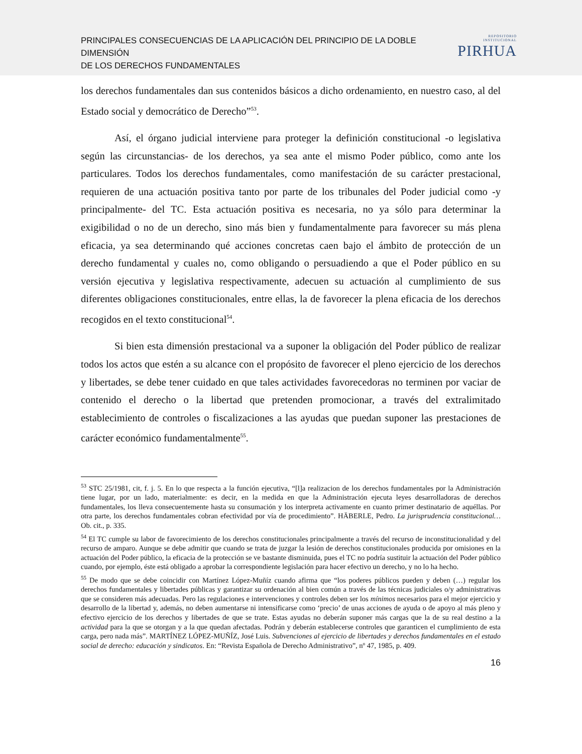PRINCIPALES CONSECUENCIAS DE LA APLICACIÓN DEL PRINCIPIO DE LA DOBLE DIMENSIÓN
DE LOS DERECHOS FUNDAMENTALES
REPOSITORIO INSTITUCIONAL
PIRHUA
los derechos fundamentales dan sus contenidos básicos a dicho ordenamiento, en nuestro caso, al del Estado social y democrático de Derecho”<sup>53</sup>.
Así, el órgano judicial interviene para proteger la definición constitucional -o legislativa según las circunstancias- de los derechos, ya sea ante el mismo Poder público, como ante los particulares. Todos los derechos fundamentales, como manifestación de su carácter prestacional, requieren de una actuación positiva tanto por parte de los tribunales del Poder judicial como -y principalmente- del TC. Esta actuación positiva es necesaria, no ya sólo para determinar la exigibilidad o no de un derecho, sino más bien y fundamentalmente para favorecer su más plena eficacia, ya sea determinando qué acciones concretas caen bajo el ámbito de protección de un derecho fundamental y cuales no, como obligando o persuadiendo a que el Poder público en su versión ejecutiva y legislativa respectivamente, adecuen su actuación al cumplimiento de sus diferentes obligaciones constitucionales, entre ellas, la de favorecer la plena eficacia de los derechos recogidos en el texto constitucional<sup>54</sup>.
Si bien esta dimensión prestacional va a suponer la obligación del Poder público de realizar todos los actos que estén a su alcance con el propósito de favorecer el pleno ejercicio de los derechos y libertades, se debe tener cuidado en que tales actividades favorecedoras no terminen por vaciar de contenido el derecho o la libertad que pretenden promocionar, a través del extralimitado establecimiento de controles o fiscalizaciones a las ayudas que puedan suponer las prestaciones de carácter económico fundamentalmente<sup>55</sup>.
<sup>53</sup> STC 25/1981, cit, f. j. 5. En lo que respecta a la función ejecutiva, “[l]a realizacion de los derechos fundamentales por la Administración tiene lugar, por un lado, materialmente: es decir, en la medida en que la Administración ejecuta leyes desarrolladoras de derechos fundamentales, los lleva consecuentemente hasta su consumación y los interpreta activamente en cuanto primer destinatario de aquéllas. Por otra parte, los derechos fundamentales cobran efectividad por vía de procedimiento”. HÄBERLE, Pedro. La jurisprudencia constitucional… Ob. cit., p. 335.
<sup>54</sup> El TC cumple su labor de favorecimiento de los derechos constitucionales principalmente a través del recurso de inconstitucionalidad y del recurso de amparo. Aunque se debe admitir que cuando se trata de juzgar la lesión de derechos constitucionales producida por omisiones en la actuación del Poder público, la eficacia de la protección se ve bastante disminuida, pues el TC no podría sustituir la actuación del Poder público cuando, por ejemplo, éste está obligado a aprobar la correspondiente legislación para hacer efectivo un derecho, y no lo ha hecho.
<sup>55</sup> De modo que se debe coincidir con Martínez López-Muñíz cuando afirma que “los poderes públicos pueden y deben (…) regular los derechos fundamentales y libertades públicas y garantizar su ordenación al bien común a través de las técnicas judiciales o/y administrativas que se consideren más adecuadas. Pero las regulaciones e intervenciones y controles deben ser los mínimos necesarios para el mejor ejercicio y desarrollo de la libertad y, además, no deben aumentarse ni intensificarse como ‘precio’ de unas acciones de ayuda o de apoyo al más pleno y efectivo ejercicio de los derechos y libertades de que se trate. Estas ayudas no deberán suponer más cargas que la de su real destino a la actividad para la que se otorgan y a la que quedan afectadas. Podrán y deberán establecerse controles que garanticen el cumplimiento de esta carga, pero nada más”. MARTÍNEZ LÓPEZ-MUÑÍZ, José Luis. Subvenciones al ejercicio de libertades y derechos fundamentales en el estado social de derecho: educación y sindicatos. En: “Revista Española de Derecho Administrativo”, nº 47, 1985, p. 409.
16